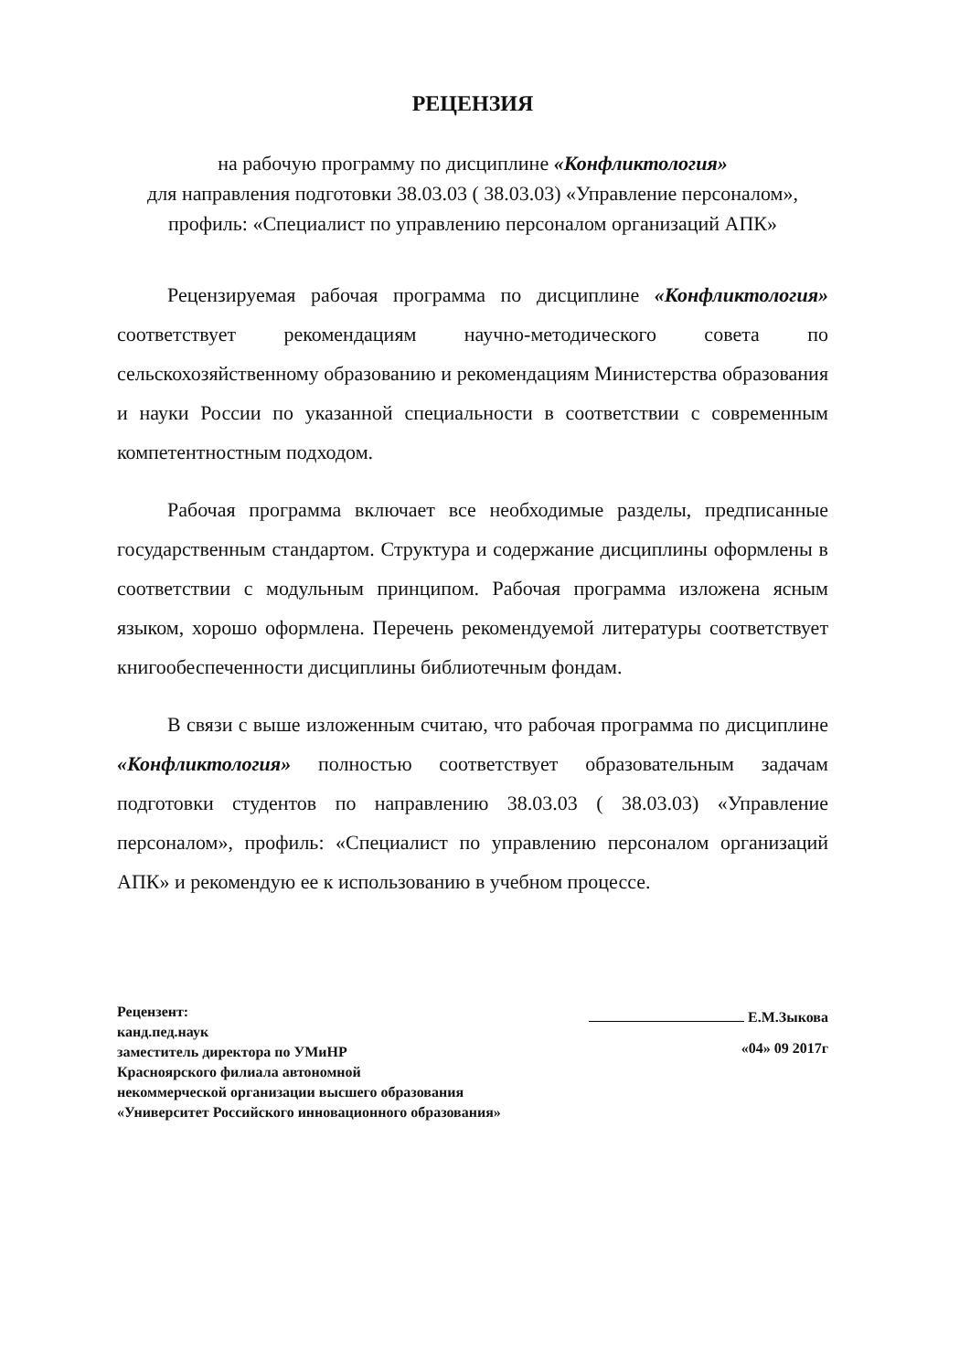РЕЦЕНЗИЯ
на рабочую программу по дисциплине «Конфликтология»
для направления подготовки 38.03.03 ( 38.03.03) «Управление персоналом», профиль: «Специалист по управлению персоналом организаций АПК»
Рецензируемая рабочая программа по дисциплине «Конфликтология» соответствует рекомендациям научно-методического совета по сельскохозяйственному образованию и рекомендациям Министерства образования и науки России по указанной специальности в соответствии с современным компетентностным подходом.
Рабочая программа включает все необходимые разделы, предписанные государственным стандартом. Структура и содержание дисциплины оформлены в соответствии с модульным принципом. Рабочая программа изложена ясным языком, хорошо оформлена. Перечень рекомендуемой литературы соответствует книгообеспеченности дисциплины библиотечным фондам.
В связи с выше изложенным считаю, что рабочая программа по дисциплине «Конфликтология» полностью соответствует образовательным задачам подготовки студентов по направлению 38.03.03 ( 38.03.03) «Управление персоналом», профиль: «Специалист по управлению персоналом организаций АПК» и рекомендую ее к использованию в учебном процессе.
Рецензент:
канд.пед.наук
заместитель директора по УМиНР
Красноярского филиала автономной
некоммерческой организации высшего образования
«Университет Российского инновационного образования»
Е.М.Зыкова
«04» 09 2017г